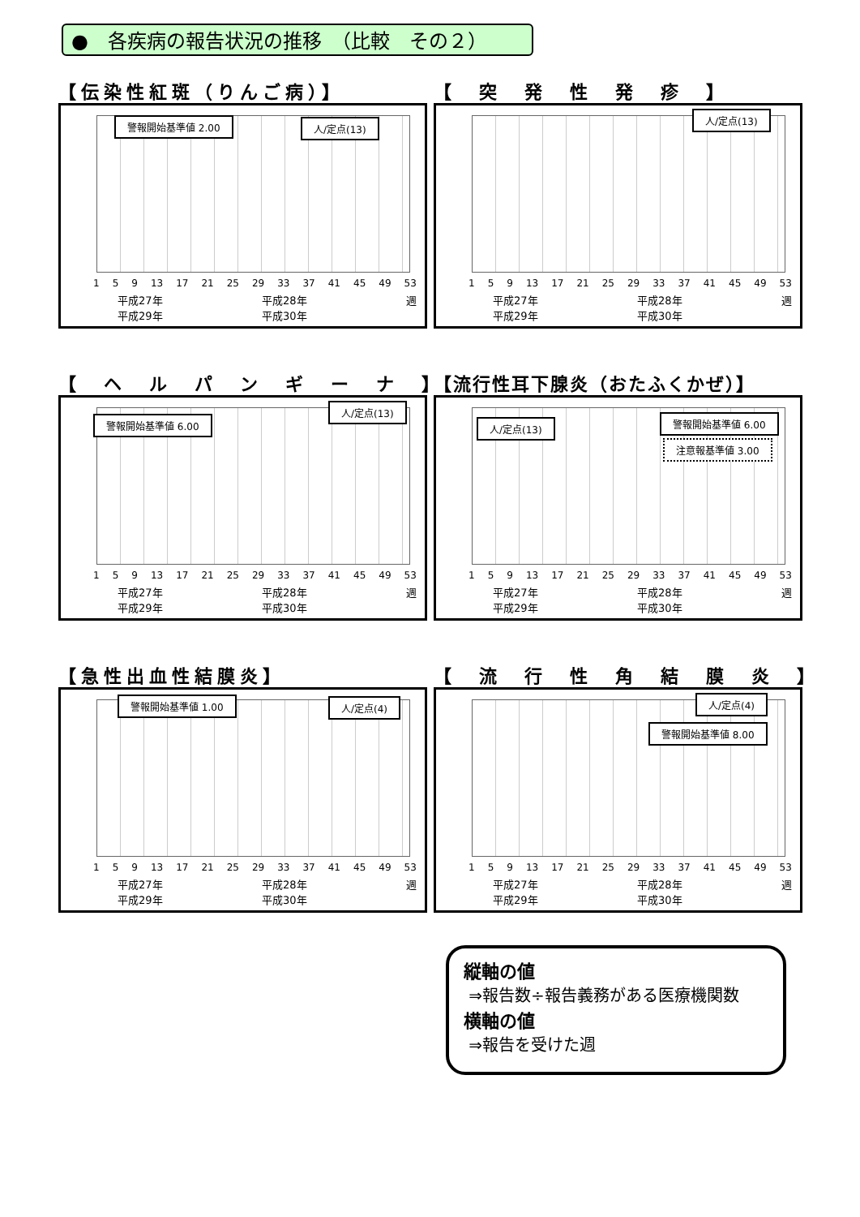●　各疾病の報告状況の推移　（比較　その２）
【伝染性紅斑（りんご病）】
警報開始基準値 2.00 人/定点(13)
1 5 9 13 17 21 25 29 33 37 41 45 49 53
平成27年 平成28年 週 平成29年 平成30年
【　突　発　性　発　疹　】
人/定点(13)
1 5 9 13 17 21 25 29 33 37 41 45 49 53
平成27年 平成28年 週 平成29年 平成30年
【　ヘ　ル　パ　ン　ギ　ー　ナ　】
警報開始基準値 6.00
人/定点(13)
1 5 9 13 17 21 25 29 33 37 41 45 49 53
平成27年 平成28年 週 平成29年 平成30年
【流行性耳下腺炎（おたふくかぜ）】
人/定点(13) 警報開始基準値 6.00
注意報基準値 3.00
1 5 9 13 17 21 25 29 33 37 41 45 49 53
平成27年 平成28年 週 平成29年 平成30年
【急性出血性結膜炎】
警報開始基準値 1.00 人/定点(4)
1 5 9 13 17 21 25 29 33 37 41 45 49 53
平成27年 平成28年 週 平成29年 平成30年
【　流　行　性　角　結　膜　炎　】
人/定点(4)
警報開始基準値 8.00
1 5 9 13 17 21 25 29 33 37 41 45 49 53
平成27年 平成28年 週 平成29年 平成30年
縦軸の値
⇒報告数÷報告義務がある医療機関数
横軸の値
⇒報告を受けた週